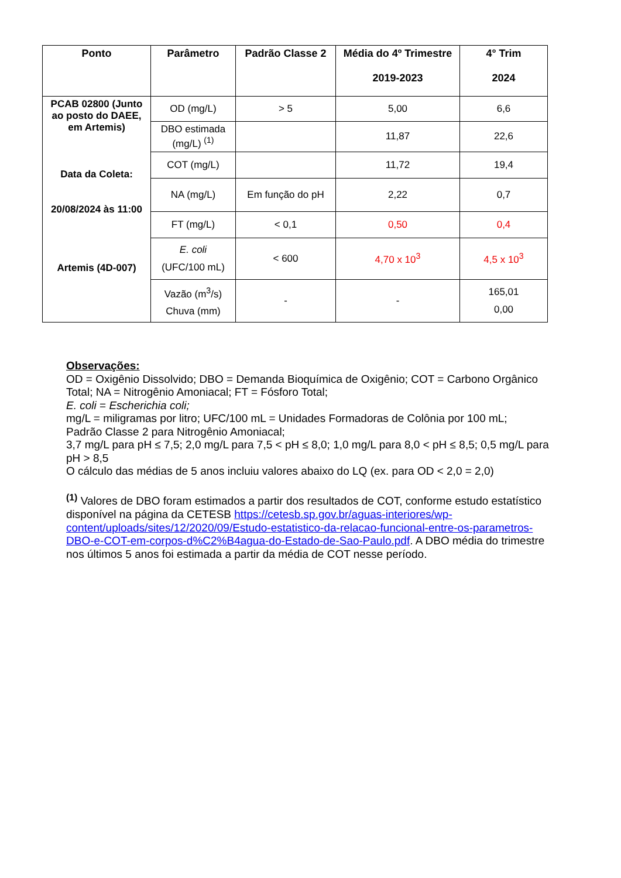| Ponto | Parâmetro | Padrão Classe 2 | Média do 4º Trimestre 2019-2023 | 4° Trim 2024 |
| --- | --- | --- | --- | --- |
| PCAB 02800 (Junto ao posto do DAEE, em Artemis) Data da Coleta: 20/08/2024 às 11:00 Artemis (4D-007) | OD (mg/L) | > 5 | 5,00 | 6,6 |
| | DBO estimada (mg/L) <sup>(1)</sup> | | 11,87 | 22,6 |
| | COT (mg/L) | | 11,72 | 19,4 |
| | NA (mg/L) | Em função do pH | 2,22 | 0,7 |
| | FT (mg/L) | < 0,1 | 0,50 | 0,4 |
| | E. coli (UFC/100 mL) | < 600 | 4,70 x 10<sup>3</sup> | 4,5 x 10<sup>3</sup> |
| | Vazão (m<sup>3</sup>/s) Chuva (mm) | - | - | 165,01 0,00 |
Observações:
OD = Oxigênio Dissolvido; DBO = Demanda Bioquímica de Oxigênio; COT = Carbono Orgânico Total; NA = Nitrogênio Amoniacal; FT = Fósforo Total;
E. coli = Escherichia coli;
mg/L = miligramas por litro; UFC/100 mL = Unidades Formadoras de Colônia por 100 mL;
Padrão Classe 2 para Nitrogênio Amoniacal;
3,7 mg/L para pH ≤ 7,5; 2,0 mg/L para 7,5 < pH ≤ 8,0; 1,0 mg/L para 8,0 < pH ≤ 8,5; 0,5 mg/L para pH > 8,5
O cálculo das médias de 5 anos incluiu valores abaixo do LQ (ex. para OD < 2,0 = 2,0)
<sup>(1)</sup> Valores de DBO foram estimados a partir dos resultados de COT, conforme estudo estatístico disponível na página da CETESB https://cetesb.sp.gov.br/aguas-interiores/wp-content/uploads/sites/12/2020/09/Estudo-estatistico-da-relacao-funcional-entre-os-parametros-DBO-e-COT-em-corpos-d%C2%B4agua-do-Estado-de-Sao-Paulo.pdf. A DBO média do trimestre nos últimos 5 anos foi estimada a partir da média de COT nesse período.